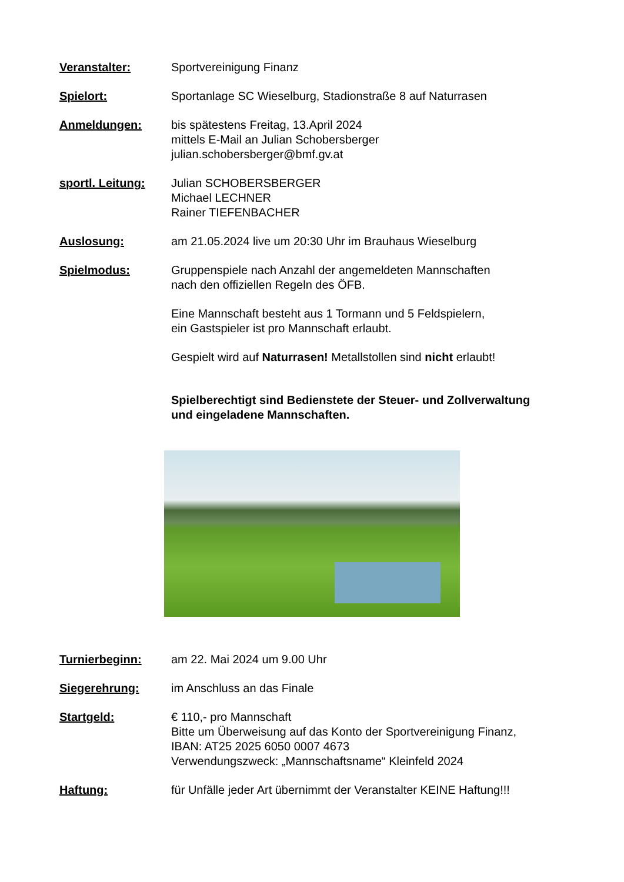Veranstalter: Sportvereinigung Finanz
Spielort: Sportanlage SC Wieselburg, Stadionstraße 8 auf Naturrasen
Anmeldungen: bis spätestens Freitag, 13.April 2024
mittels E-Mail an Julian Schobersberger
julian.schobersberger@bmf.gv.at
sportl. Leitung:
Julian SCHOBERSBERGER
Michael LECHNER
Rainer TIEFENBACHER
Auslosung: am 21.05.2024 live um 20:30 Uhr im Brauhaus Wieselburg
Spielmodus: Gruppenspiele nach Anzahl der angemeldeten Mannschaften
nach den offiziellen Regeln des ÖFB.
Eine Mannschaft besteht aus 1 Tormann und 5 Feldspielern,
ein Gastspieler ist pro Mannschaft erlaubt.
Gespielt wird auf Naturrasen! Metallstollen sind nicht erlaubt!
Spielberechtigt sind Bedienstete der Steuer- und Zollverwaltung
und eingeladene Mannschaften.
Turnierbeginn: am 22. Mai 2024 um 9.00 Uhr
Siegerehrung: im Anschluss an das Finale
Startgeld: € 110,- pro Mannschaft
Bitte um Überweisung auf das Konto der Sportvereinigung Finanz,
IBAN: AT25 2025 6050 0007 4673
Verwendungszweck: „Mannschaftsname“ Kleinfeld 2024
Haftung: für Unfälle jeder Art übernimmt der Veranstalter KEINE Haftung!!!